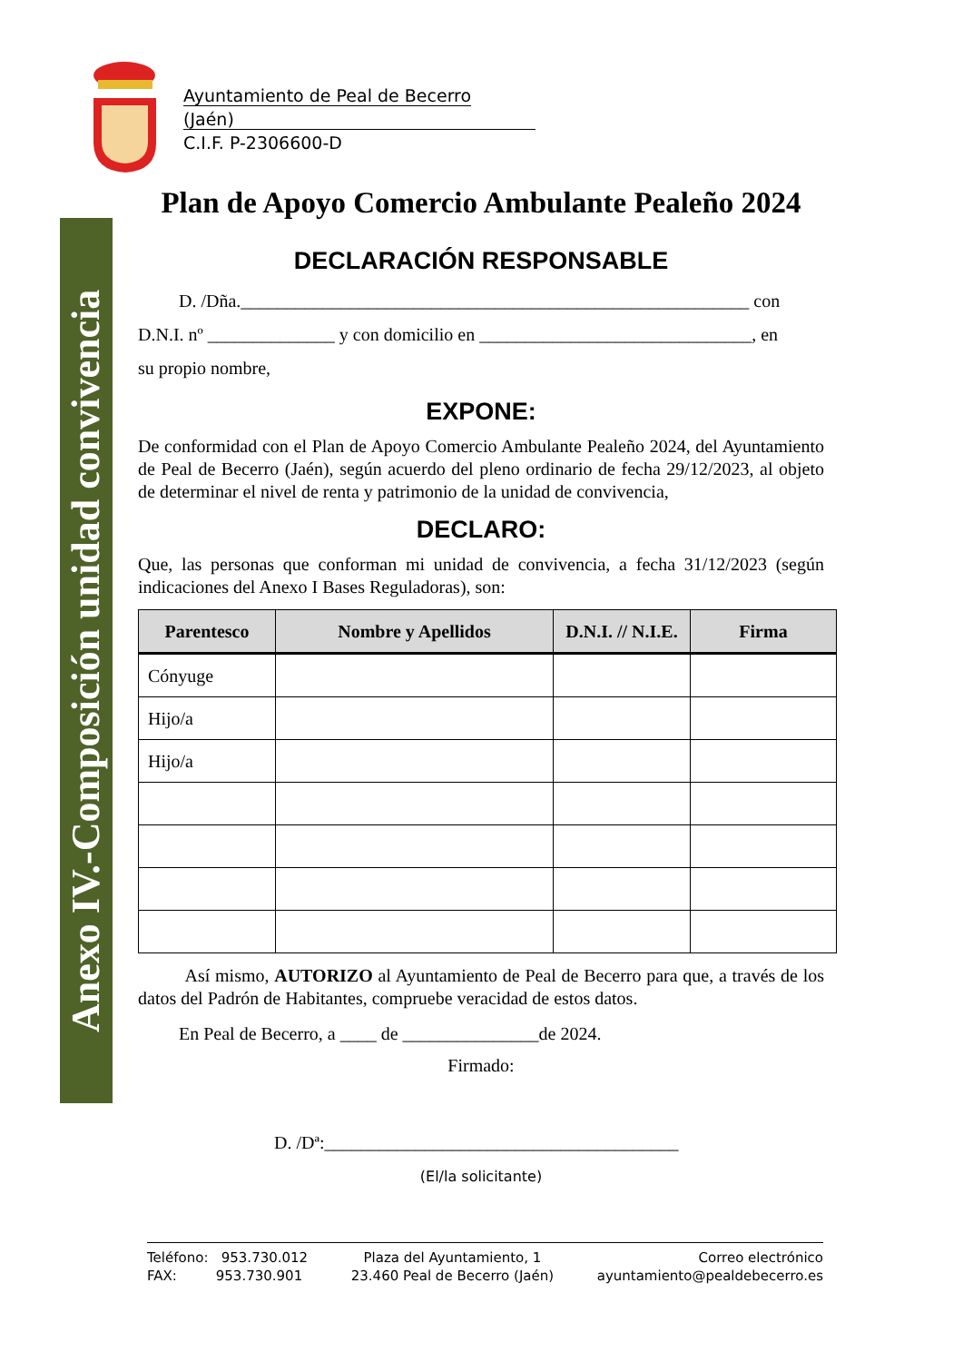Anexo IV.-Composición unidad convivencia
Ayuntamiento de Peal de Becerro (Jaén)
C.I.F. P-2306600-D
Plan de Apoyo Comercio Ambulante Pealeño 2024
DECLARACIÓN RESPONSABLE
D. /Dña.________________________________________________________ con
D.N.I. nº ______________ y con domicilio en ______________________________, en
su propio nombre,
EXPONE:
De conformidad con el Plan de Apoyo Comercio Ambulante Pealeño 2024, del Ayuntamiento de Peal de Becerro (Jaén), según acuerdo del pleno ordinario de fecha 29/12/2023, al objeto de determinar el nivel de renta y patrimonio de la unidad de convivencia,
DECLARO:
Que, las personas que conforman mi unidad de convivencia, a fecha 31/12/2023 (según indicaciones del Anexo I Bases Reguladoras), son:
| Parentesco | Nombre y Apellidos | D.N.I. // N.I.E. | Firma |
| --- | --- | --- | --- |
| Cónyuge | | | |
| Hijo/a | | | |
| Hijo/a | | | |
Así mismo, AUTORIZO al Ayuntamiento de Peal de Becerro para que, a través de los datos del Padrón de Habitantes, compruebe veracidad de estos datos.
En Peal de Becerro, a ____ de _______________de 2024.
Firmado:
D. /Dª:_______________________________________
(El/la solicitante)
Teléfono: 953.730.012
FAX: 953.730.901
Plaza del Ayuntamiento, 1
23.460 Peal de Becerro (Jaén)
Correo electrónico
ayuntamiento@pealdebecerro.es